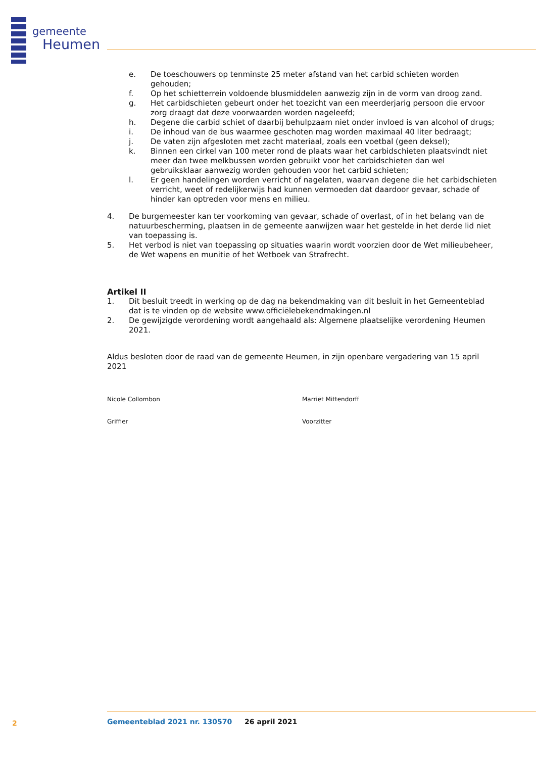gemeente
Heumen
e. De toeschouwers op tenminste 25 meter afstand van het carbid schieten worden gehouden;
f. Op het schietterrein voldoende blusmiddelen aanwezig zijn in de vorm van droog zand.
g. Het carbidschieten gebeurt onder het toezicht van een meerderjarig persoon die ervoor zorg draagt dat deze voorwaarden worden nageleefd;
h. Degene die carbid schiet of daarbij behulpzaam niet onder invloed is van alcohol of drugs;
i. De inhoud van de bus waarmee geschoten mag worden maximaal 40 liter bedraagt;
j. De vaten zijn afgesloten met zacht materiaal, zoals een voetbal (geen deksel);
k. Binnen een cirkel van 100 meter rond de plaats waar het carbidschieten plaatsvindt niet meer dan twee melkbussen worden gebruikt voor het carbidschieten dan wel gebruiksklaar aanwezig worden gehouden voor het carbid schieten;
l. Er geen handelingen worden verricht of nagelaten, waarvan degene die het carbidschieten verricht, weet of redelijkerwijs had kunnen vermoeden dat daardoor gevaar, schade of hinder kan optreden voor mens en milieu.
4. De burgemeester kan ter voorkoming van gevaar, schade of overlast, of in het belang van de natuurbescherming, plaatsen in de gemeente aanwijzen waar het gestelde in het derde lid niet van toepassing is.
5. Het verbod is niet van toepassing op situaties waarin wordt voorzien door de Wet milieubeheer, de Wet wapens en munitie of het Wetboek van Strafrecht.
Artikel II
1. Dit besluit treedt in werking op de dag na bekendmaking van dit besluit in het Gemeenteblad dat is te vinden op de website www.officiëlebekendmakingen.nl
2. De gewijzigde verordening wordt aangehaald als: Algemene plaatselijke verordening Heumen 2021.
Aldus besloten door de raad van de gemeente Heumen, in zijn openbare vergadering van 15 april 2021
Nicole Collombon Marriët Mittendorff
Griffier Voorzitter
2
Gemeenteblad 2021 nr. 130570 26 april 2021